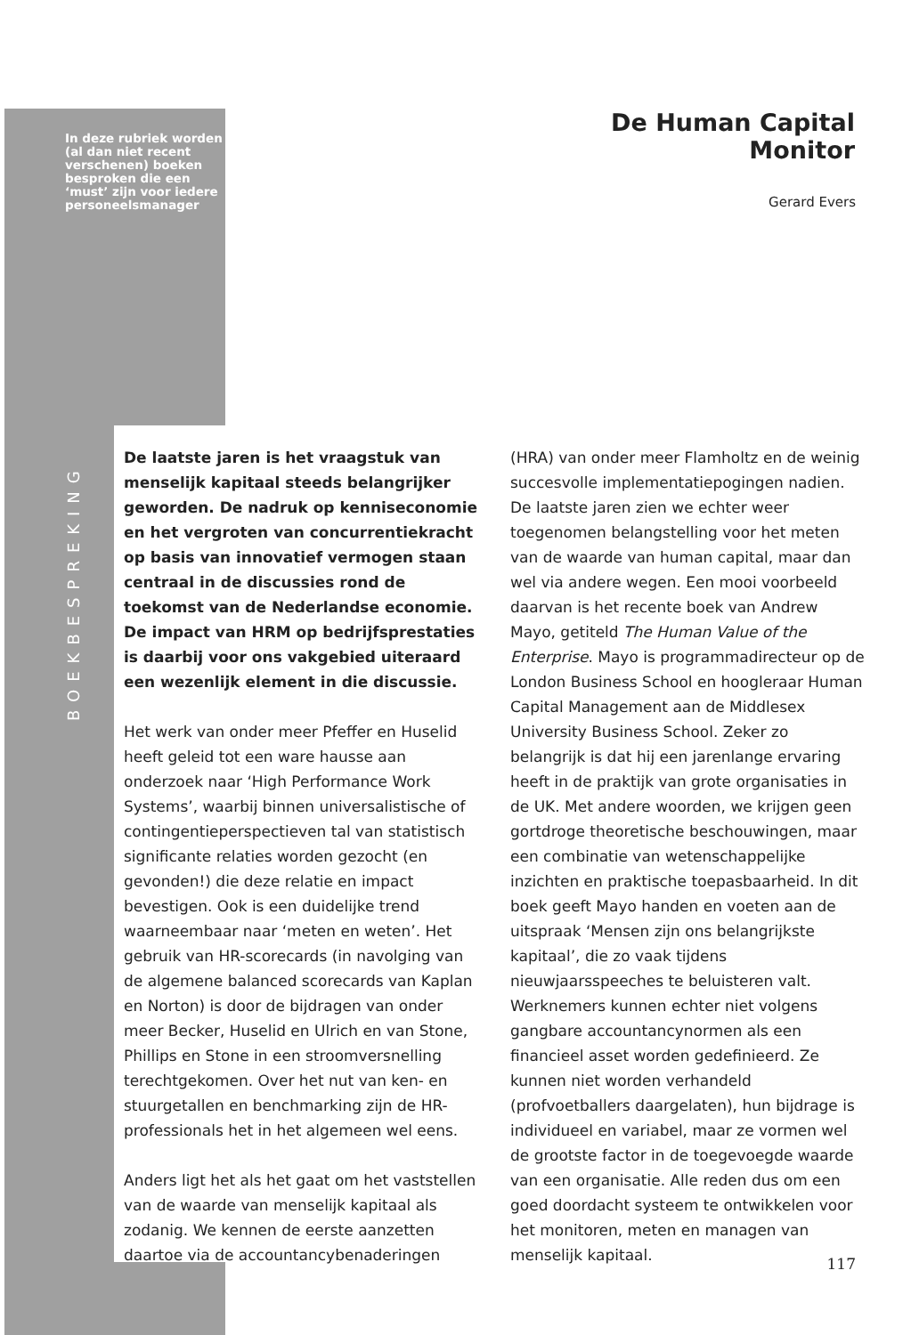In deze rubriek worden (al dan niet recent verschenen) boeken besproken die een ‘must’ zijn voor iedere personeelsmanager
BOEKBESPREKING
De Human Capital Monitor
Gerard Evers
De laatste jaren is het vraagstuk van menselijk kapitaal steeds belangrijker geworden. De nadruk op kenniseconomie en het vergroten van concurrentiekracht op basis van innovatief vermogen staan centraal in de discussies rond de toekomst van de Nederlandse economie. De impact van HRM op bedrijfsprestaties is daarbij voor ons vakgebied uiteraard een wezenlijk element in die discussie.
Het werk van onder meer Pfeffer en Huselid heeft geleid tot een ware hausse aan onderzoek naar ‘High Performance Work Systems’, waarbij binnen universalistische of contingentieperspectieven tal van statistisch significante relaties worden gezocht (en gevonden!) die deze relatie en impact bevestigen. Ook is een duidelijke trend waarneembaar naar ‘meten en weten’. Het gebruik van HR-scorecards (in navolging van de algemene balanced scorecards van Kaplan en Norton) is door de bijdragen van onder meer Becker, Huselid en Ulrich en van Stone, Phillips en Stone in een stroomversnelling terechtgekomen. Over het nut van ken- en stuurgetallen en benchmarking zijn de HR-professionals het in het algemeen wel eens.
Anders ligt het als het gaat om het vaststellen van de waarde van menselijk kapitaal als zodanig. We kennen de eerste aanzetten daartoe via de accountancybenaderingen
(HRA) van onder meer Flamholtz en de weinig succesvolle implementatiepogingen nadien. De laatste jaren zien we echter weer toegenomen belangstelling voor het meten van de waarde van human capital, maar dan wel via andere wegen. Een mooi voorbeeld daarvan is het recente boek van Andrew Mayo, getiteld The Human Value of the Enterprise. Mayo is programmadirecteur op de London Business School en hoogleraar Human Capital Management aan de Middlesex University Business School. Zeker zo belangrijk is dat hij een jarenlange ervaring heeft in de praktijk van grote organisaties in de UK. Met andere woorden, we krijgen geen gortdroge theoretische beschouwingen, maar een combinatie van wetenschappelijke inzichten en praktische toepasbaarheid. In dit boek geeft Mayo handen en voeten aan de uitspraak ‘Mensen zijn ons belangrijkste kapitaal’, die zo vaak tijdens nieuwjaarsspeeches te beluisteren valt. Werknemers kunnen echter niet volgens gangbare accountancynormen als een financieel asset worden gedefinieerd. Ze kunnen niet worden verhandeld (profvoetballers daargelaten), hun bijdrage is individueel en variabel, maar ze vormen wel de grootste factor in de toegevoegde waarde van een organisatie. Alle reden dus om een goed doordacht systeem te ontwikkelen voor het monitoren, meten en managen van menselijk kapitaal.
117